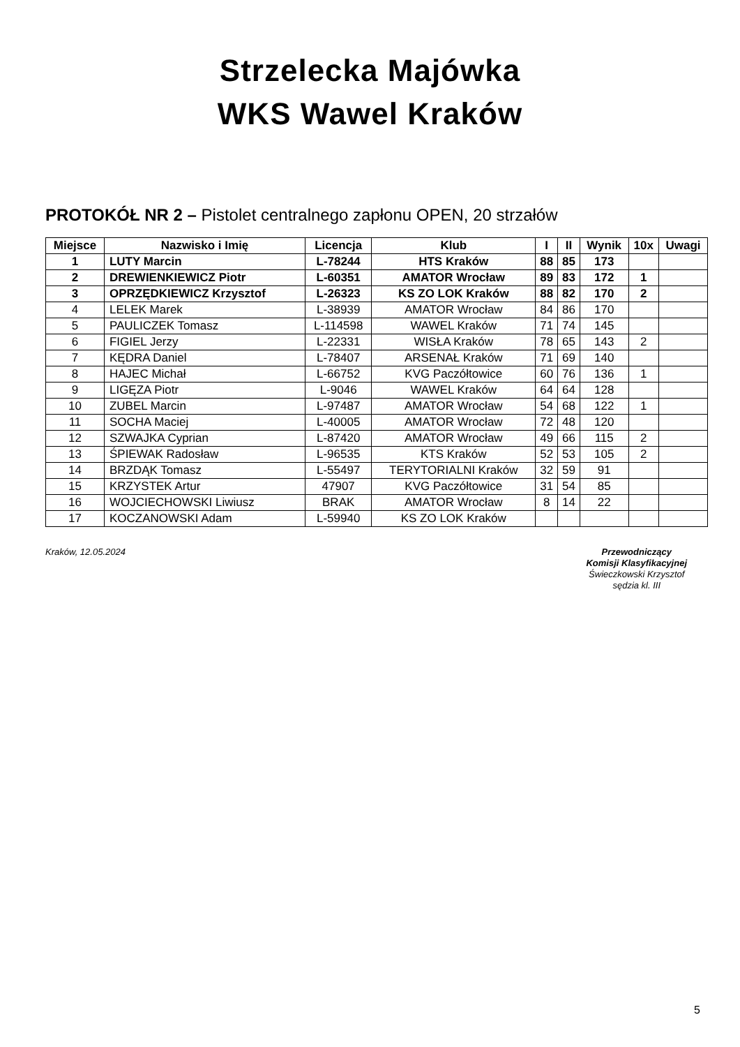Strzelecka Majówka
WKS Wawel Kraków
PROTOKÓŁ NR 2 – Pistolet centralnego zapłonu OPEN, 20 strzałów
| Miejsce | Nazwisko i Imię | Licencja | Klub | I | II | Wynik | 10x | Uwagi |
| --- | --- | --- | --- | --- | --- | --- | --- | --- |
| 1 | LUTY Marcin | L-78244 | HTS Kraków | 88 | 85 | 173 | | |
| 2 | DREWIENKIEWICZ Piotr | L-60351 | AMATOR Wrocław | 89 | 83 | 172 | 1 | |
| 3 | OPRZĘDKIEWICZ Krzysztof | L-26323 | KS ZO LOK Kraków | 88 | 82 | 170 | 2 | |
| 4 | LELEK Marek | L-38939 | AMATOR Wrocław | 84 | 86 | 170 | | |
| 5 | PAULICZEK Tomasz | L-114598 | WAWEL Kraków | 71 | 74 | 145 | | |
| 6 | FIGIEL Jerzy | L-22331 | WISŁA Kraków | 78 | 65 | 143 | 2 | |
| 7 | KĘDRA Daniel | L-78407 | ARSENAŁ Kraków | 71 | 69 | 140 | | |
| 8 | HAJEC Michał | L-66752 | KVG Paczółtowice | 60 | 76 | 136 | 1 | |
| 9 | LIGĘZA Piotr | L-9046 | WAWEL Kraków | 64 | 64 | 128 | | |
| 10 | ZUBEL Marcin | L-97487 | AMATOR Wrocław | 54 | 68 | 122 | 1 | |
| 11 | SOCHA Maciej | L-40005 | AMATOR Wrocław | 72 | 48 | 120 | | |
| 12 | SZWAJKA Cyprian | L-87420 | AMATOR Wrocław | 49 | 66 | 115 | 2 | |
| 13 | ŚPIEWAK Radosław | L-96535 | KTS Kraków | 52 | 53 | 105 | 2 | |
| 14 | BRZDĄK Tomasz | L-55497 | TERYTORIALNI Kraków | 32 | 59 | 91 | | |
| 15 | KRZYSTEK Artur | 47907 | KVG Paczółtowice | 31 | 54 | 85 | | |
| 16 | WOJCIECHOWSKI Liwiusz | BRAK | AMATOR Wrocław | 8 | 14 | 22 | | |
| 17 | KOCZANOWSKI Adam | L-59940 | KS ZO LOK Kraków | | | | | |
Kraków, 12.05.2024
Przewodniczący
Komisji Klasyfikacyjnej
Świeczkowski Krzysztof
sędzia kl. III
5